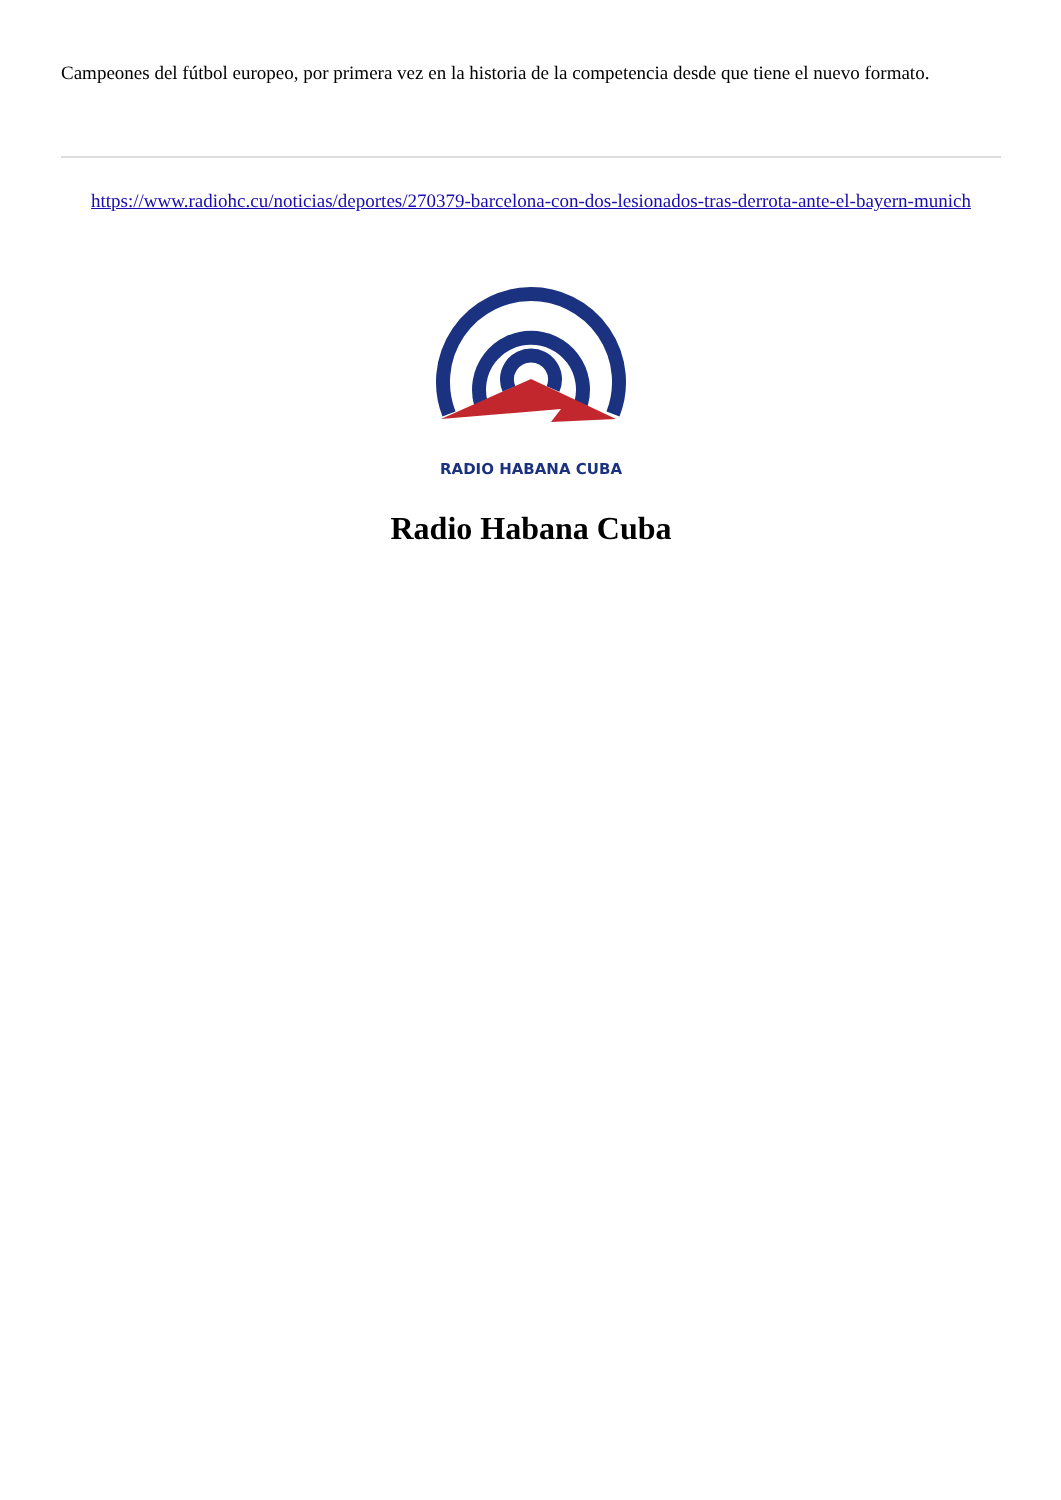Campeones del fútbol europeo, por primera vez en la historia de la competencia desde que tiene el nuevo formato.
https://www.radiohc.cu/noticias/deportes/270379-barcelona-con-dos-lesionados-tras-derrota-ante-el-bayern-munich
RADIO HABANA CUBA
Radio Habana Cuba